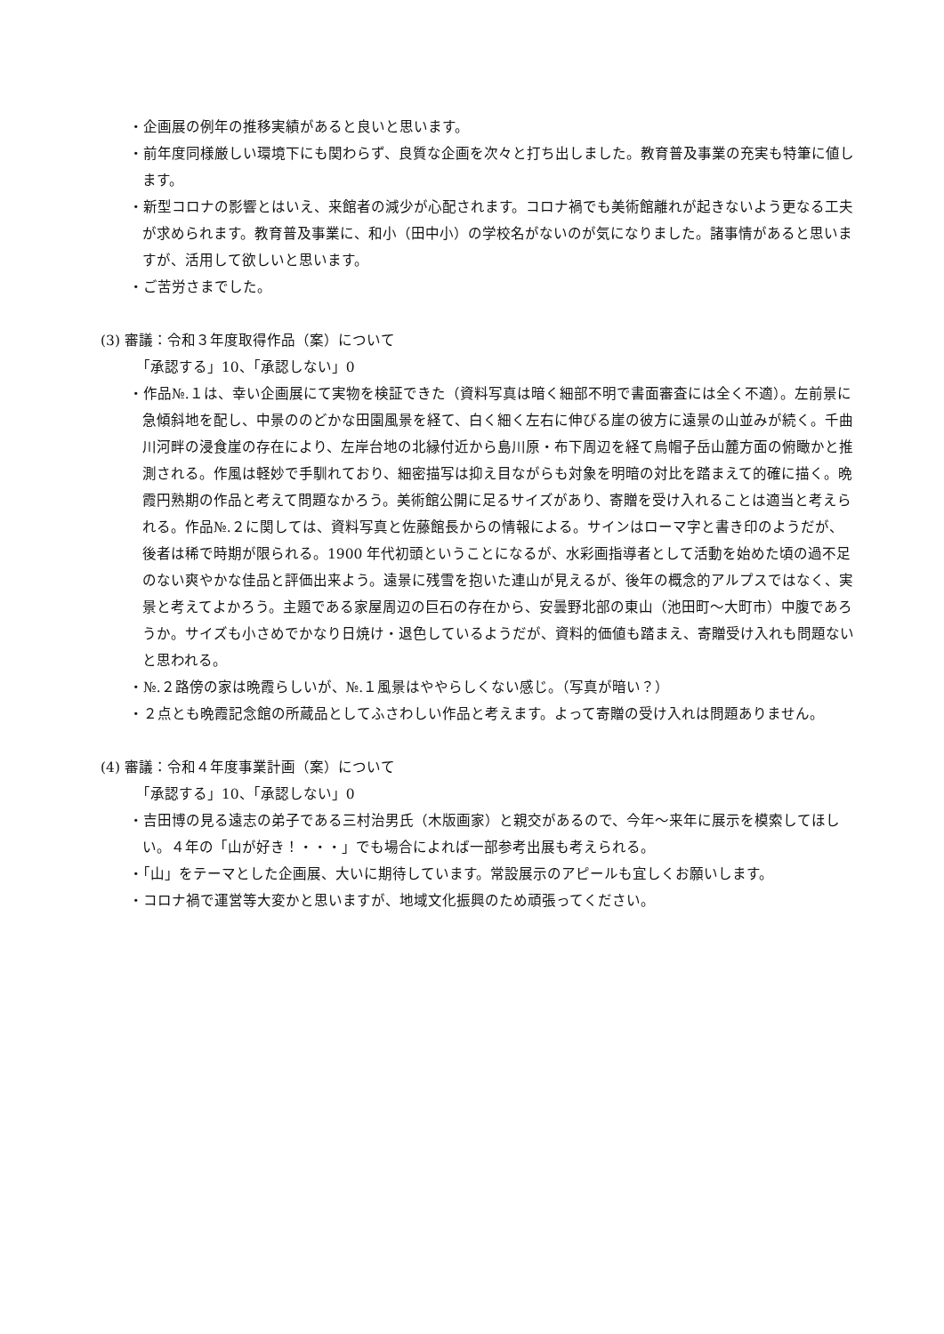・企画展の例年の推移実績があると良いと思います。
・前年度同様厳しい環境下にも関わらず、良質な企画を次々と打ち出しました。教育普及事業の充実も特筆に値します。
・新型コロナの影響とはいえ、来館者の減少が心配されます。コロナ禍でも美術館離れが起きないよう更なる工夫が求められます。教育普及事業に、和小（田中小）の学校名がないのが気になりました。諸事情があると思いますが、活用して欲しいと思います。
・ご苦労さまでした。
(3) 審議：令和３年度取得作品（案）について
「承認する」10、「承認しない」0
・作品№.１は、幸い企画展にて実物を検証できた（資料写真は暗く細部不明で書面審査には全く不適）。左前景に急傾斜地を配し、中景ののどかな田園風景を経て、白く細く左右に伸びる崖の彼方に遠景の山並みが続く。千曲川河畔の浸食崖の存在により、左岸台地の北縁付近から島川原・布下周辺を経て烏帽子岳山麓方面の俯瞰かと推測される。作風は軽妙で手馴れており、細密描写は抑え目ながらも対象を明暗の対比を踏まえて的確に描く。晩霞円熟期の作品と考えて問題なかろう。美術館公開に足るサイズがあり、寄贈を受け入れることは適当と考えられる。作品№.２に関しては、資料写真と佐藤館長からの情報による。サインはローマ字と書き印のようだが、後者は稀で時期が限られる。1900 年代初頭ということになるが、水彩画指導者として活動を始めた頃の過不足のない爽やかな佳品と評価出来よう。遠景に残雪を抱いた連山が見えるが、後年の概念的アルプスではなく、実景と考えてよかろう。主題である家屋周辺の巨石の存在から、安曇野北部の東山（池田町～大町市）中腹であろうか。サイズも小さめでかなり日焼け・退色しているようだが、資料的価値も踏まえ、寄贈受け入れも問題ないと思われる。
・№.２路傍の家は晩霞らしいが、№.１風景はややらしくない感じ。（写真が暗い？）
・２点とも晩霞記念館の所蔵品としてふさわしい作品と考えます。よって寄贈の受け入れは問題ありません。
(4) 審議：令和４年度事業計画（案）について
「承認する」10、「承認しない」0
・吉田博の見る遠志の弟子である三村治男氏（木版画家）と親交があるので、今年～来年に展示を模索してほしい。４年の「山が好き！・・・」でも場合によれば一部参考出展も考えられる。
・「山」をテーマとした企画展、大いに期待しています。常設展示のアピールも宜しくお願いします。
・コロナ禍で運営等大変かと思いますが、地域文化振興のため頑張ってください。